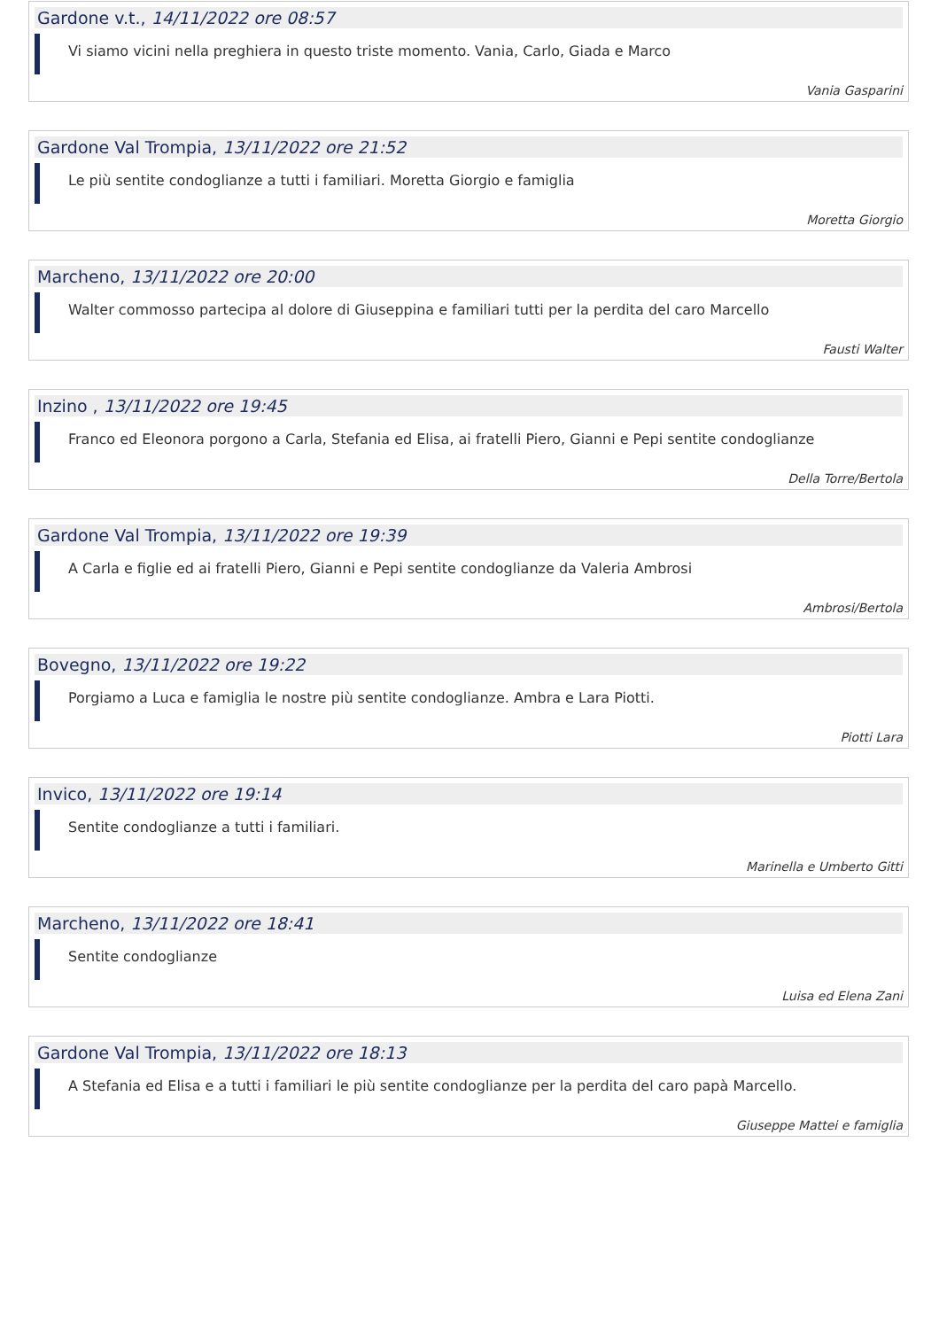Gardone v.t., 14/11/2022 ore 08:57
Vi siamo vicini nella preghiera in questo triste momento. Vania, Carlo, Giada e Marco
Vania Gasparini
Gardone Val Trompia, 13/11/2022 ore 21:52
Le più sentite condoglianze a tutti i familiari. Moretta Giorgio e famiglia
Moretta Giorgio
Marcheno, 13/11/2022 ore 20:00
Walter commosso partecipa al dolore di Giuseppina e familiari tutti per la perdita del caro Marcello
Fausti Walter
Inzino , 13/11/2022 ore 19:45
Franco ed Eleonora porgono a Carla, Stefania ed Elisa, ai fratelli Piero, Gianni e Pepi sentite condoglianze
Della Torre/Bertola
Gardone Val Trompia, 13/11/2022 ore 19:39
A Carla e figlie ed ai fratelli Piero, Gianni e Pepi sentite condoglianze da Valeria Ambrosi
Ambrosi/Bertola
Bovegno, 13/11/2022 ore 19:22
Porgiamo a Luca e famiglia le nostre più sentite condoglianze. Ambra e Lara Piotti.
Piotti Lara
Invico, 13/11/2022 ore 19:14
Sentite condoglianze a tutti i familiari.
Marinella e Umberto Gitti
Marcheno, 13/11/2022 ore 18:41
Sentite condoglianze
Luisa ed Elena Zani
Gardone Val Trompia, 13/11/2022 ore 18:13
A Stefania ed Elisa e a tutti i familiari le più sentite condoglianze per la perdita del caro papà Marcello.
Giuseppe Mattei e famiglia